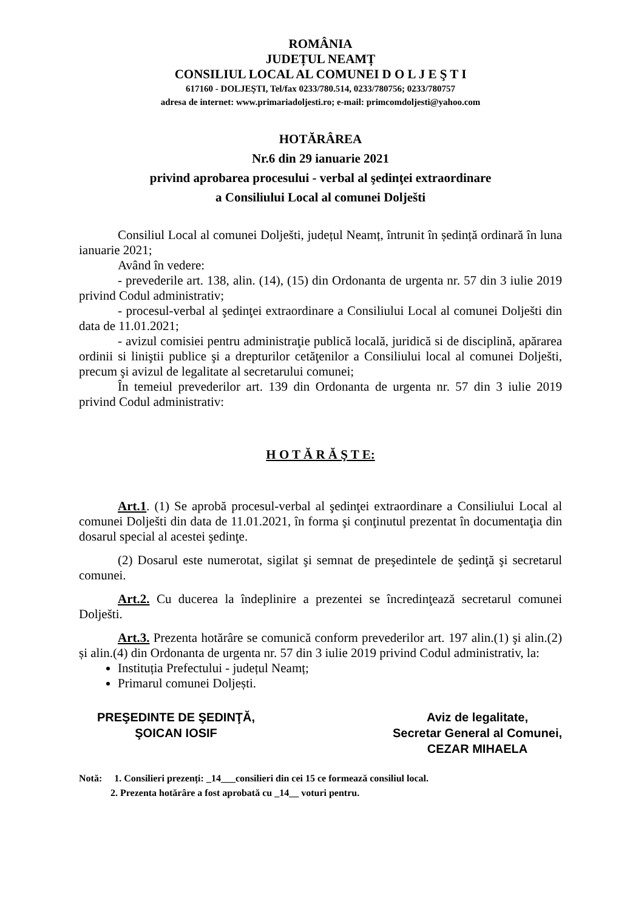ROMÂNIA
JUDEȚUL NEAMȚ
CONSILIUL LOCAL AL COMUNEI D O L J E Ş T I
617160 - DOLJEŞTI, Tel/fax 0233/780.514, 0233/780756; 0233/780757
adresa de internet: www.primariadoljesti.ro; e-mail: primcomdoljesti@yahoo.com
HOTĂRÂREA
Nr.6 din 29 ianuarie 2021
privind aprobarea procesului - verbal al şedinţei extraordinare
a Consiliului Local al comunei Dolješti
Consiliul Local al comunei Dolješti, județul Neamț, întrunit în ședință ordinară în luna ianuarie 2021;
Având în vedere:
- prevederile art. 138, alin. (14), (15) din Ordonanta de urgenta nr. 57 din 3 iulie 2019 privind Codul administrativ;
- procesul-verbal al şedinţei extraordinare a Consiliului Local al comunei Dolješti din data de 11.01.2021;
- avizul comisiei pentru administraţie publică locală, juridică si de disciplină, apărarea ordinii si liniştii publice şi a drepturilor cetăţenilor a Consiliului local al comunei Dolješti, precum şi avizul de legalitate al secretarului comunei;
În temeiul prevederilor art. 139 din Ordonanta de urgenta nr. 57 din 3 iulie 2019 privind Codul administrativ:
H O T Ă R Ă Ş T E:
Art.1. (1) Se aprobă procesul-verbal al şedinţei extraordinare a Consiliului Local al comunei Dolješti din data de 11.01.2021, în forma şi conţinutul prezentat în documentaţia din dosarul special al acestei şedinţe.
(2) Dosarul este numerotat, sigilat şi semnat de preşedintele de şedinţă şi secretarul comunei.
Art.2. Cu ducerea la îndeplinire a prezentei se încredinţează secretarul comunei Dolješti.
Art.3. Prezenta hotărâre se comunică conform prevederilor art. 197 alin.(1) şi alin.(2) și alin.(4) din Ordonanta de urgenta nr. 57 din 3 iulie 2019 privind Codul administrativ, la:
Instituția Prefectului - județul Neamț;
Primarul comunei Doljești.
PREŞEDINTE DE ŞEDINŢĂ,
ŞOICAN IOSIF
Aviz de legalitate,
Secretar General al Comunei,
CEZAR MIHAELA
Notă: 1. Consilieri prezenți: _14___consilieri din cei 15 ce formează consiliul local.
2. Prezenta hotărâre a fost aprobată cu _14__ voturi pentru.